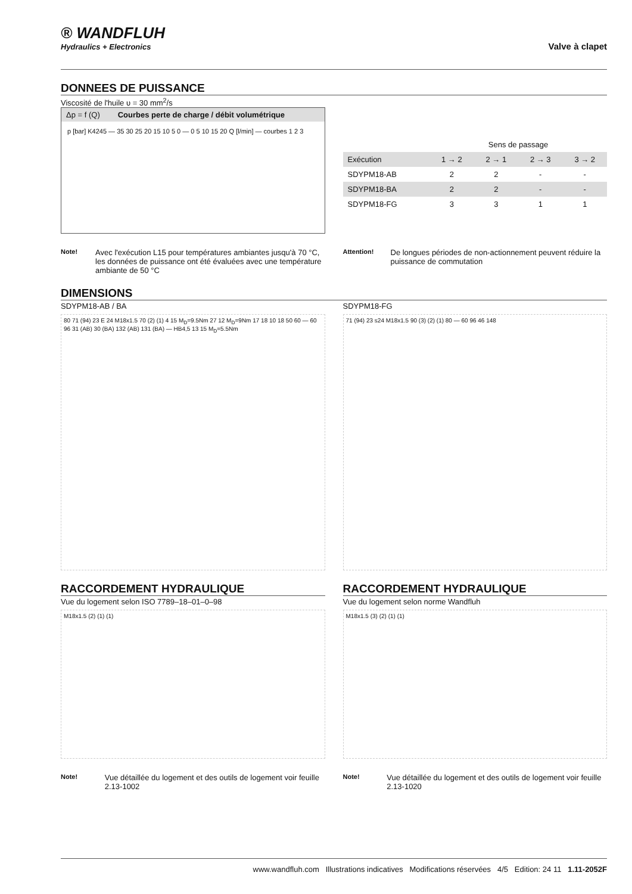® WANDFLUH
Hydraulics + Electronics
Valve à clapet
DONNEES DE PUISSANCE
Viscosité de l'huile υ = 30 mm<sup>2</sup>/s
Δp = f (Q) Courbes perte de charge / débit volumétrique
p [bar] K4245 — 35 30 25 20 15 10 5 0 — 0 5 10 15 20 Q [l/min] — courbes 1 2 3
| | Sens de passage | | | |
| --- | --- | --- | --- | --- |
| Exécution | 1 → 2 | 2 → 1 | 2 → 3 | 3 → 2 |
| SDYPM18-AB | 2 | 2 | - | - |
| SDYPM18-BA | 2 | 2 | - | - |
| SDYPM18-FG | 3 | 3 | 1 | 1 |
Note! Avec l'exécution L15 pour températures ambiantes jusqu'à 70 °C, les données de puissance ont été évaluées avec une température ambiante de 50 °C
Attention! De longues périodes de non-actionnement peuvent réduire la puissance de commutation
DIMENSIONS
SDYPM18-AB / BA
80 71 (94) 23 E 24 M18x1.5 70 (2) (1) 4 15 M<sub>D</sub>=9.5Nm 27 12 M<sub>D</sub>=9Nm 17 18 10 18 50 60 — 60 96 31 (AB) 30 (BA) 132 (AB) 131 (BA) — HB4,5 13 15 M<sub>D</sub>=5.5Nm
SDYPM18-FG
71 (94) 23 s24 M18x1.5 90 (3) (2) (1) 80 — 60 96 46 148
RACCORDEMENT HYDRAULIQUE
Vue du logement selon ISO 7789–18–01–0–98
M18x1.5 (2) (1) (1)
Note! Vue détaillée du logement et des outils de logement voir feuille 2.13-1002
RACCORDEMENT HYDRAULIQUE
Vue du logement selon norme Wandfluh
M18x1.5 (3) (2) (1) (1)
Note! Vue détaillée du logement et des outils de logement voir feuille 2.13-1020
www.wandfluh.com Illustrations indicatives Modifications réservées 4/5 Edition: 24 11 1.11-2052F